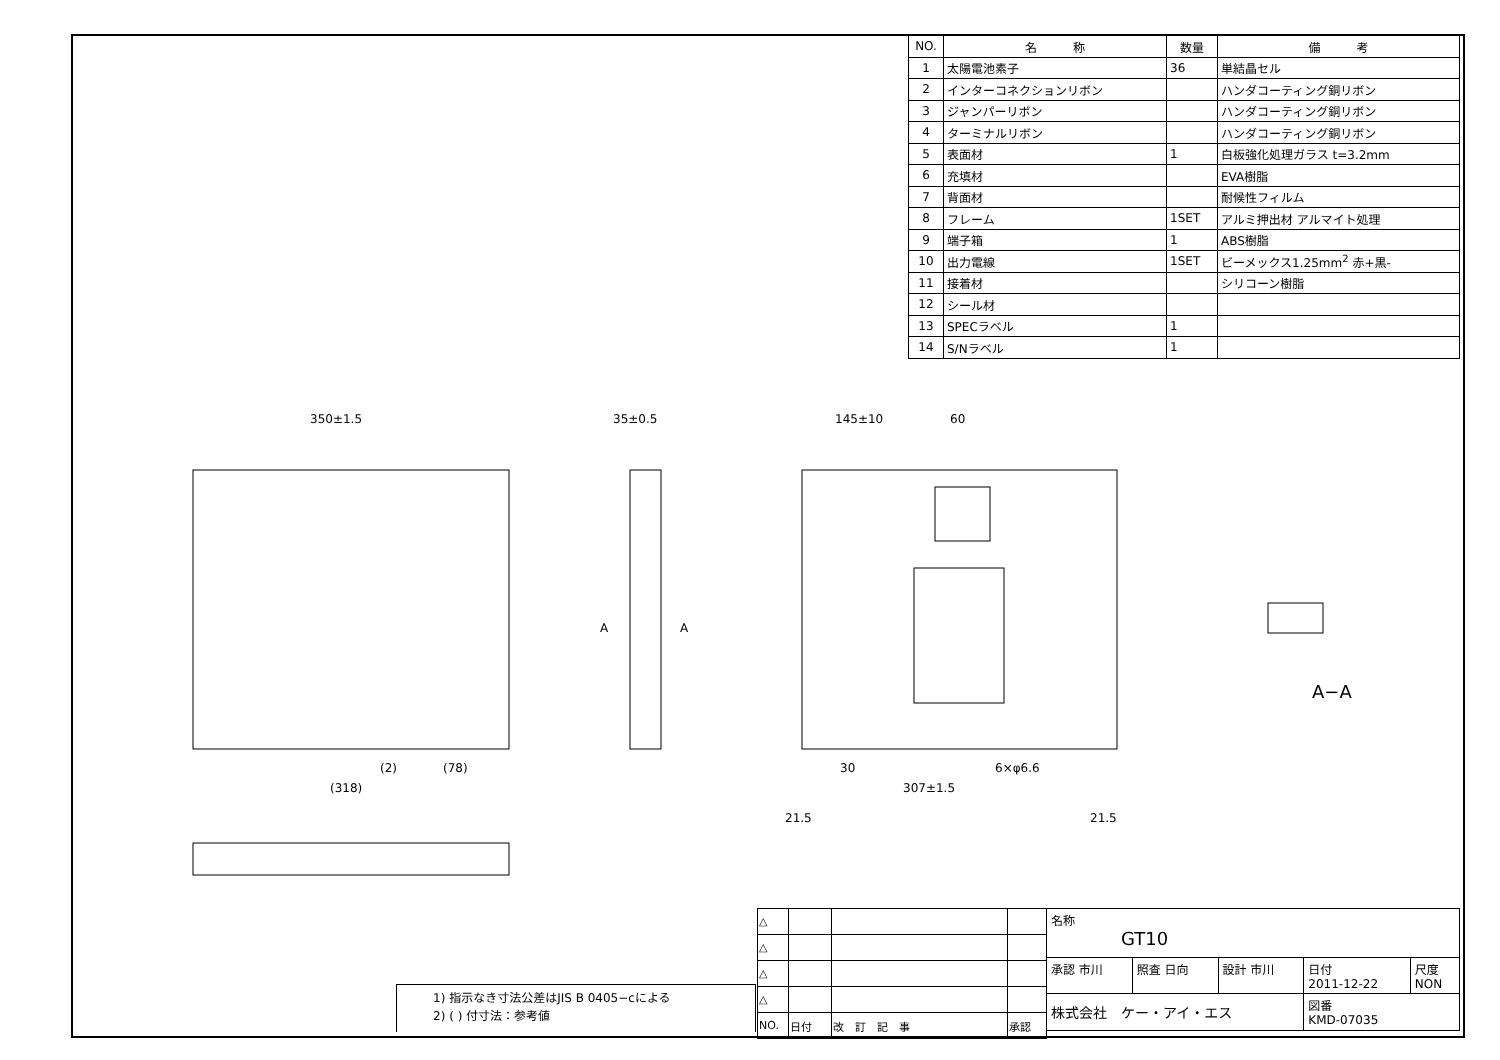| NO. | 名 称 | 数量 | 備 考 |
| --- | --- | --- | --- |
| 1 | 太陽電池素子 | 36 | 単結晶セル |
| 2 | インターコネクションリボン | | ハンダコーティング銅リボン |
| 3 | ジャンパーリボン | | ハンダコーティング銅リボン |
| 4 | ターミナルリボン | | ハンダコーティング銅リボン |
| 5 | 表面材 | 1 | 白板強化処理ガラス t=3.2mm |
| 6 | 充填材 | | EVA樹脂 |
| 7 | 背面材 | | 耐候性フィルム |
| 8 | フレーム | 1SET | アルミ押出材 アルマイト処理 |
| 9 | 端子箱 | 1 | ABS樹脂 |
| 10 | 出力電線 | 1SET | ビーメックス1.25mm<sup>2</sup> 赤+黒- |
| 11 | 接着材 | | シリコーン樹脂 |
| 12 | シール材 | | |
| 13 | SPECラベル | 1 | |
| 14 | S/Nラベル | 1 | |
350±1.5
35±0.5
145±10
60
(318)
(2)
(78)
307±1.5
30
6×φ6.6
21.5
21.5
A
A
A−A
1) 指示なき寸法公差はJIS B 0405−cによる
2) ( ) 付寸法：参考値
| △ | | | |
| △ | | | |
| △ | | | |
| △ | | | |
| NO. | 日付 | 改 訂 記 事 | 承認 |
| 名称 GT10 | | | | |
| 承認 市川 | 照査 日向 | 設計 市川 | 日付 2011-12-22 | 尺度 NON |
| 株式会社 ケー・アイ・エス | | | 図番 KMD-07035 | |